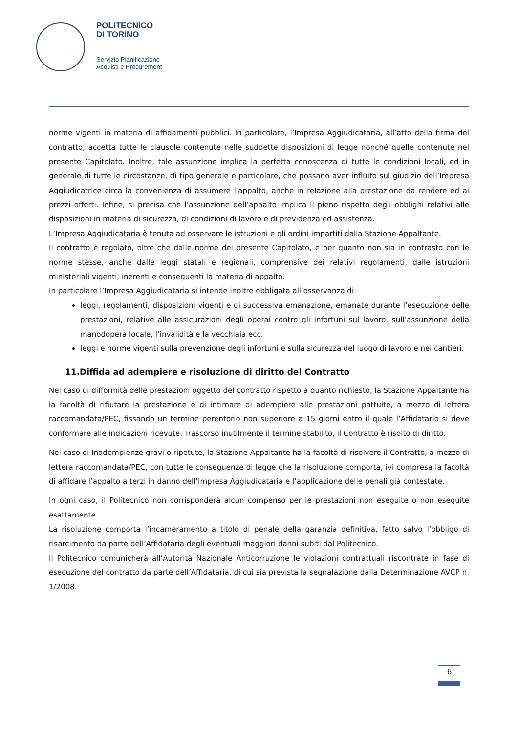POLITECNICO
DI TORINO
Servizio Pianificazione
Acquisti e Procurement
norme vigenti in materia di affidamenti pubblici. In particolare, l’Impresa Aggiudicataria, all’atto della firma del contratto, accetta tutte le clausole contenute nelle suddette disposizioni di legge nonché quelle contenute nel presente Capitolato. Inoltre, tale assunzione implica la perfetta conoscenza di tutte le condizioni locali, ed in generale di tutte le circostanze, di tipo generale e particolare, che possano aver influito sul giudizio dell’Impresa Aggiudicatrice circa la convenienza di assumere l’appalto, anche in relazione alla prestazione da rendere ed ai prezzi offerti. Infine, si precisa che l’assunzione dell’appalto implica il pieno rispetto degli obblighi relativi alle disposizioni in materia di sicurezza, di condizioni di lavoro e di previdenza ed assistenza.
L’Impresa Aggiudicataria è tenuta ad osservare le istruzioni e gli ordini impartiti dalla Stazione Appaltante.
Il contratto è regolato, oltre che dalle norme del presente Capitolato, e per quanto non sia in contrasto con le norme stesse, anche dalle leggi statali e regionali, comprensive dei relativi regolamenti, dalle istruzioni ministeriali vigenti, inerenti e conseguenti la materia di appalto.
In particolare l’Impresa Aggiudicataria si intende inoltre obbligata all’osservanza di:
leggi, regolamenti, disposizioni vigenti e di successiva emanazione, emanate durante l’esecuzione delle prestazioni, relative alle assicurazioni degli operai contro gli infortuni sul lavoro, sull’assunzione della manodopera locale, l’invalidità e la vecchiaia ecc.
leggi e norme vigenti sulla prevenzione degli infortuni e sulla sicurezza del luogo di lavoro e nei cantieri.
11.Diffida ad adempiere e risoluzione di diritto del Contratto
Nel caso di difformità delle prestazioni oggetto del contratto rispetto a quanto richiesto, la Stazione Appaltante ha la facoltà di rifiutare la prestazione e di intimare di adempiere alle prestazioni pattuite, a mezzo di lettera raccomandata/PEC, fissando un termine perentorio non superiore a 15 giorni entro il quale l’Affidatario si deve conformare alle indicazioni ricevute. Trascorso inutilmente il termine stabilito, il Contratto è risolto di diritto.
Nel caso di Inadempienze gravi o ripetute, la Stazione Appaltante ha la facoltà di risolvere il Contratto, a mezzo di lettera raccomandata/PEC, con tutte le conseguenze di legge che la risoluzione comporta, ivi compresa la facoltà di affidare l’appalto a terzi in danno dell’Impresa Aggiudicataria e l’applicazione delle penali già contestate.
In ogni caso, il Politecnico non corrisponderà alcun compenso per le prestazioni non eseguite o non eseguite esattamente.
La risoluzione comporta l’incameramento a titolo di penale della garanzia definitiva, fatto salvo l’obbligo di risarcimento da parte dell’Affidataria degli eventuali maggiori danni subiti dal Politecnico.
Il Politecnico comunicherà all’Autorità Nazionale Anticorruzione le violazioni contrattuali riscontrate in fase di esecuzione del contratto da parte dell’Affidataria, di cui sia prevista la segnalazione dalla Determinazione AVCP n. 1/2008.
6